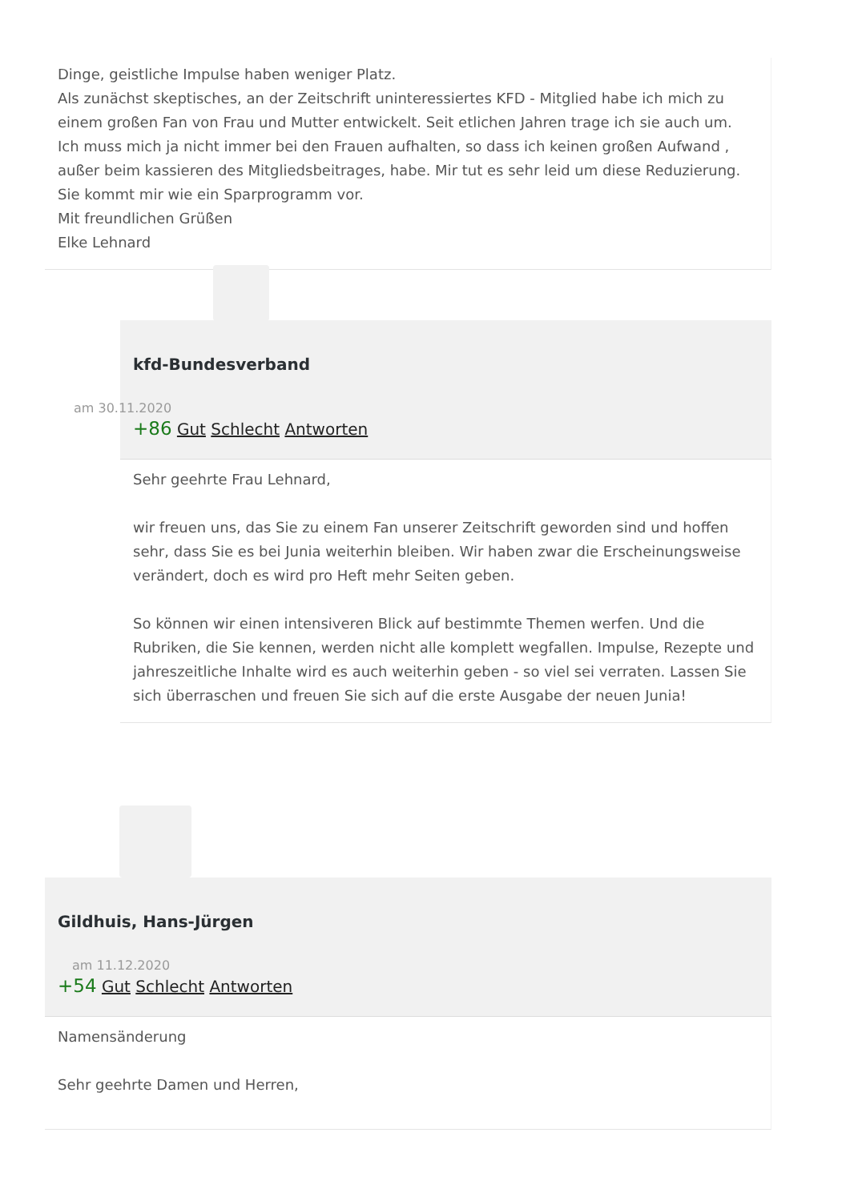Dinge, geistliche Impulse haben weniger Platz.
Als zunächst skeptisches, an der Zeitschrift uninteressiertes KFD - Mitglied habe ich mich zu einem großen Fan von Frau und Mutter entwickelt. Seit etlichen Jahren trage ich sie auch um. Ich muss mich ja nicht immer bei den Frauen aufhalten, so dass ich keinen großen Aufwand , außer beim kassieren des Mitgliedsbeitrages, habe. Mir tut es sehr leid um diese Reduzierung. Sie kommt mir wie ein Sparprogramm vor.
Mit freundlichen Grüßen
Elke Lehnard
kfd-Bundesverband
am 30.11.2020
+86 Gut Schlecht Antworten
Sehr geehrte Frau Lehnard,
wir freuen uns, das Sie zu einem Fan unserer Zeitschrift geworden sind und hoffen sehr, dass Sie es bei Junia weiterhin bleiben. Wir haben zwar die Erscheinungsweise verändert, doch es wird pro Heft mehr Seiten geben.
So können wir einen intensiveren Blick auf bestimmte Themen werfen. Und die Rubriken, die Sie kennen, werden nicht alle komplett wegfallen. Impulse, Rezepte und jahreszeitliche Inhalte wird es auch weiterhin geben - so viel sei verraten. Lassen Sie sich überraschen und freuen Sie sich auf die erste Ausgabe der neuen Junia!
Gildhuis, Hans-Jürgen
am 11.12.2020
+54 Gut Schlecht Antworten
Namensänderung
Sehr geehrte Damen und Herren,